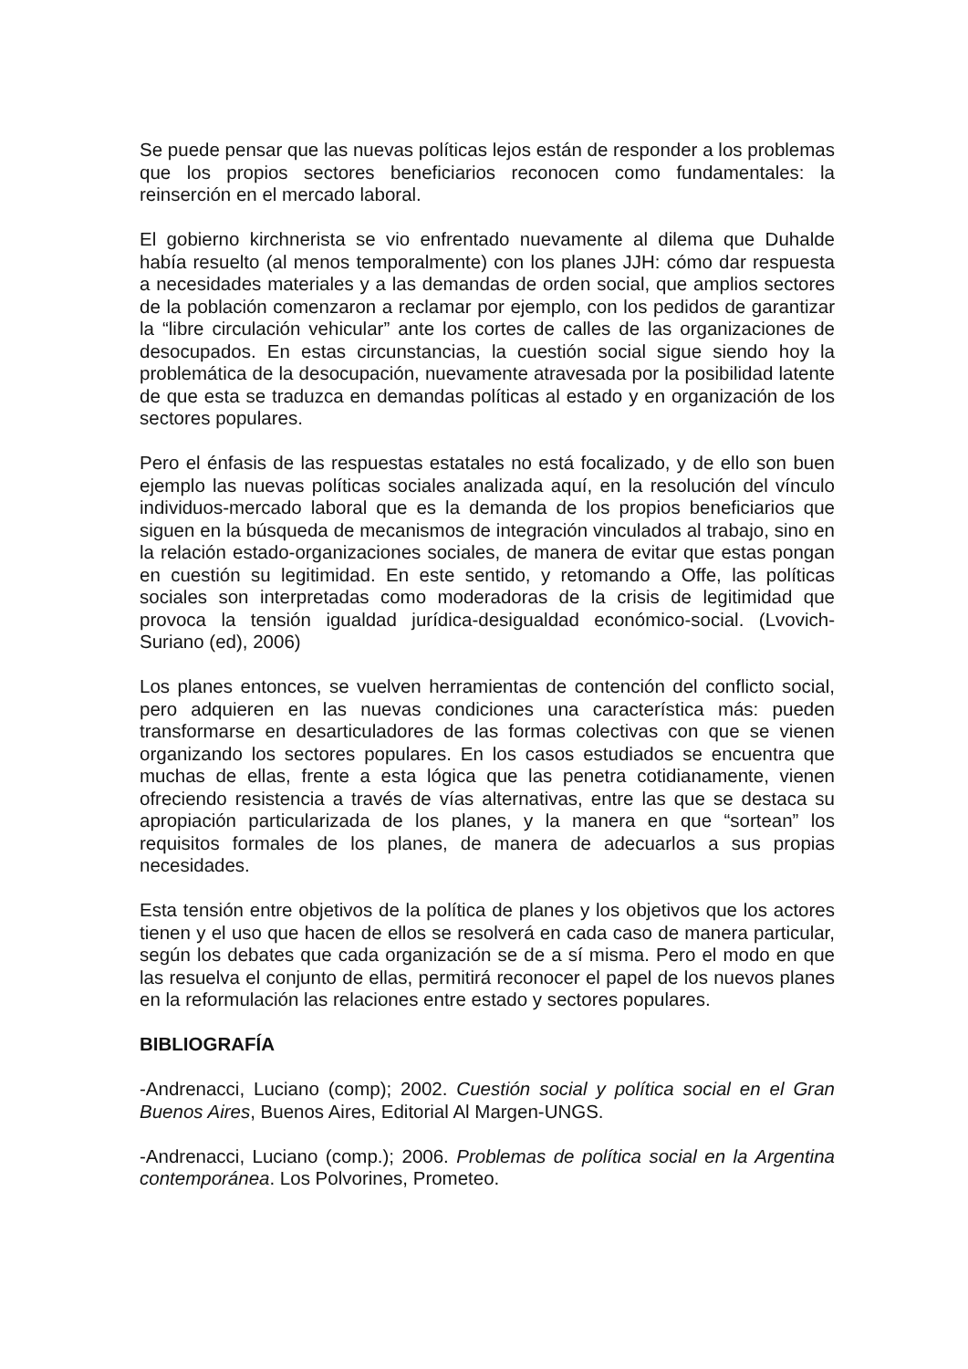Se puede pensar que las nuevas políticas lejos están de responder a los problemas que los propios sectores beneficiarios reconocen como fundamentales: la reinserción en el mercado laboral.
El gobierno kirchnerista se vio enfrentado nuevamente al dilema que Duhalde había resuelto (al menos temporalmente) con los planes JJH: cómo dar respuesta a necesidades materiales y a las demandas de orden social, que amplios sectores de la población comenzaron a reclamar por ejemplo, con los pedidos de garantizar la “libre circulación vehicular” ante los cortes de calles de las organizaciones de desocupados. En estas circunstancias, la cuestión social sigue siendo hoy la problemática de la desocupación, nuevamente atravesada por la posibilidad latente de que esta se traduzca en demandas políticas al estado y en organización de los sectores populares.
Pero el énfasis de las respuestas estatales no está focalizado, y de ello son buen ejemplo las nuevas políticas sociales analizada aquí, en la resolución del vínculo individuos-mercado laboral que es la demanda de los propios beneficiarios que siguen en la búsqueda de mecanismos de integración vinculados al trabajo, sino en la relación estado-organizaciones sociales, de manera de evitar que estas pongan en cuestión su legitimidad. En este sentido, y retomando a Offe, las políticas sociales son interpretadas como moderadoras de la crisis de legitimidad que provoca la tensión igualdad jurídica-desigualdad económico-social. (Lvovich-Suriano (ed), 2006)
Los planes entonces, se vuelven herramientas de contención del conflicto social, pero adquieren en las nuevas condiciones una característica más: pueden transformarse en desarticuladores de las formas colectivas con que se vienen organizando los sectores populares. En los casos estudiados se encuentra que muchas de ellas, frente a esta lógica que las penetra cotidianamente, vienen ofreciendo resistencia a través de vías alternativas, entre las que se destaca su apropiación particularizada de los planes, y la manera en que “sortean” los requisitos formales de los planes, de manera de adecuarlos a sus propias necesidades.
Esta tensión entre objetivos de la política de planes y los objetivos que los actores tienen y el uso que hacen de ellos se resolverá en cada caso de manera particular, según los debates que cada organización se de a sí misma. Pero el modo en que las resuelva el conjunto de ellas, permitirá reconocer el papel de los nuevos planes en la reformulación las relaciones entre estado y sectores populares.
BIBLIOGRAFÍA
-Andrenacci, Luciano (comp); 2002. Cuestión social y política social en el Gran Buenos Aires, Buenos Aires, Editorial Al Margen-UNGS.
-Andrenacci, Luciano (comp.); 2006. Problemas de política social en la Argentina contemporánea. Los Polvorines, Prometeo.